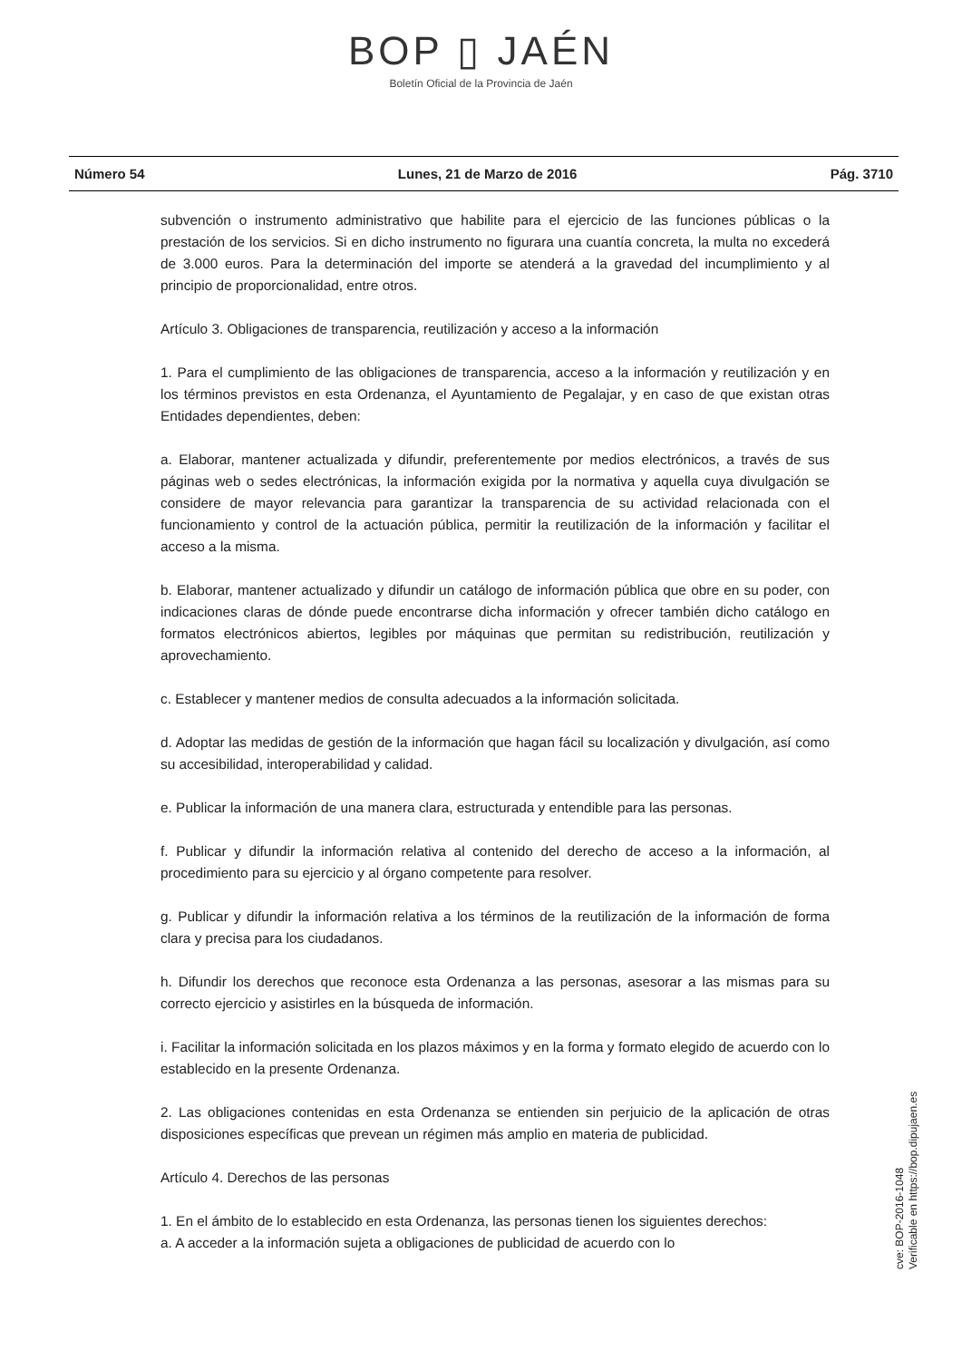BOP ▯ JAÉN
Boletín Oficial de la Provincia de Jaén
Número 54 Lunes, 21 de Marzo de 2016 Pág. 3710
subvención o instrumento administrativo que habilite para el ejercicio de las funciones públicas o la prestación de los servicios. Si en dicho instrumento no figurara una cuantía concreta, la multa no excederá de 3.000 euros. Para la determinación del importe se atenderá a la gravedad del incumplimiento y al principio de proporcionalidad, entre otros.
Artículo 3. Obligaciones de transparencia, reutilización y acceso a la información
1. Para el cumplimiento de las obligaciones de transparencia, acceso a la información y reutilización y en los términos previstos en esta Ordenanza, el Ayuntamiento de Pegalajar, y en caso de que existan otras Entidades dependientes, deben:
a. Elaborar, mantener actualizada y difundir, preferentemente por medios electrónicos, a través de sus páginas web o sedes electrónicas, la información exigida por la normativa y aquella cuya divulgación se considere de mayor relevancia para garantizar la transparencia de su actividad relacionada con el funcionamiento y control de la actuación pública, permitir la reutilización de la información y facilitar el acceso a la misma.
b. Elaborar, mantener actualizado y difundir un catálogo de información pública que obre en su poder, con indicaciones claras de dónde puede encontrarse dicha información y ofrecer también dicho catálogo en formatos electrónicos abiertos, legibles por máquinas que permitan su redistribución, reutilización y aprovechamiento.
c. Establecer y mantener medios de consulta adecuados a la información solicitada.
d. Adoptar las medidas de gestión de la información que hagan fácil su localización y divulgación, así como su accesibilidad, interoperabilidad y calidad.
e. Publicar la información de una manera clara, estructurada y entendible para las personas.
f. Publicar y difundir la información relativa al contenido del derecho de acceso a la información, al procedimiento para su ejercicio y al órgano competente para resolver.
g. Publicar y difundir la información relativa a los términos de la reutilización de la información de forma clara y precisa para los ciudadanos.
h. Difundir los derechos que reconoce esta Ordenanza a las personas, asesorar a las mismas para su correcto ejercicio y asistirles en la búsqueda de información.
i. Facilitar la información solicitada en los plazos máximos y en la forma y formato elegido de acuerdo con lo establecido en la presente Ordenanza.
2. Las obligaciones contenidas en esta Ordenanza se entienden sin perjuicio de la aplicación de otras disposiciones específicas que prevean un régimen más amplio en materia de publicidad.
Artículo 4. Derechos de las personas
1. En el ámbito de lo establecido en esta Ordenanza, las personas tienen los siguientes derechos:
a. A acceder a la información sujeta a obligaciones de publicidad de acuerdo con lo
cve: BOP-2016-1048
Verificable en https://bop.dipujaen.es